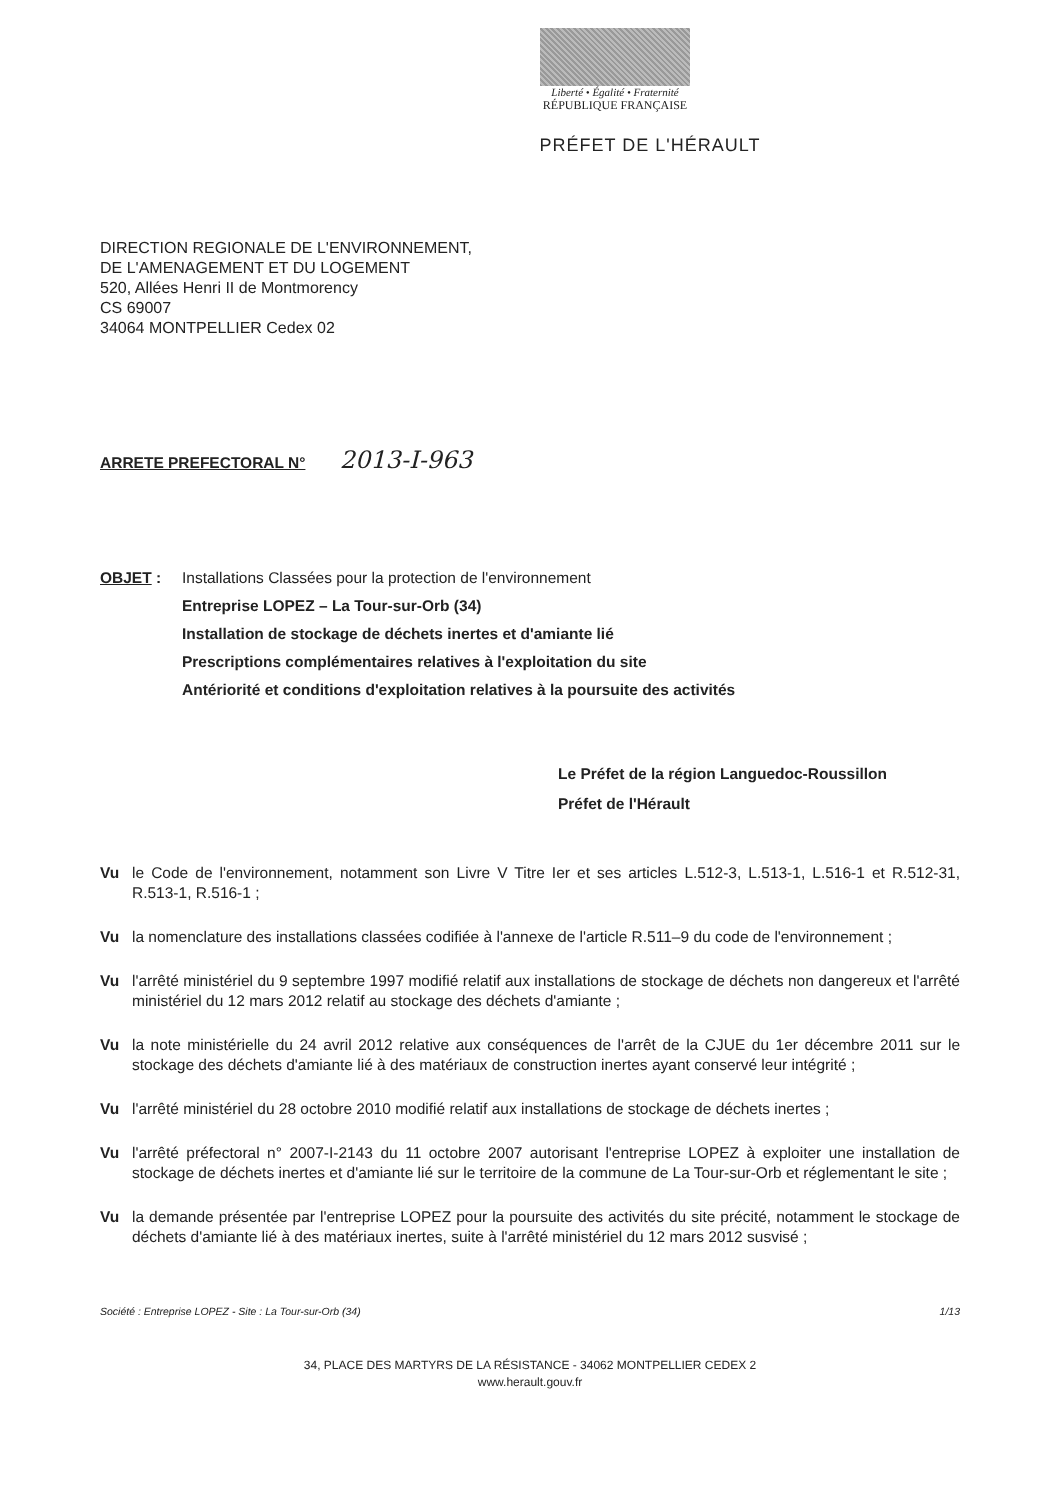Liberté • Égalité • Fraternité
RÉPUBLIQUE FRANÇAISE
PRÉFET DE L'HÉRAULT
DIRECTION REGIONALE DE L'ENVIRONNEMENT,
DE L'AMENAGEMENT ET DU LOGEMENT
520, Allées Henri II de Montmorency
CS 69007
34064 MONTPELLIER Cedex 02
ARRETE PREFECTORAL N° 2013-I-963
OBJET : Installations Classées pour la protection de l'environnement
Entreprise LOPEZ – La Tour-sur-Orb (34)
Installation de stockage de déchets inertes et d'amiante lié
Prescriptions complémentaires relatives à l'exploitation du site
Antériorité et conditions d'exploitation relatives à la poursuite des activités
Le Préfet de la région Languedoc-Roussillon
Préfet de l'Hérault
Vu le Code de l'environnement, notamment son Livre V Titre Ier et ses articles L.512-3, L.513-1, L.516-1 et R.512-31, R.513-1, R.516-1 ;
Vu la nomenclature des installations classées codifiée à l'annexe de l'article R.511–9 du code de l'environnement ;
Vu l'arrêté ministériel du 9 septembre 1997 modifié relatif aux installations de stockage de déchets non dangereux et l'arrêté ministériel du 12 mars 2012 relatif au stockage des déchets d'amiante ;
Vu la note ministérielle du 24 avril 2012 relative aux conséquences de l'arrêt de la CJUE du 1er décembre 2011 sur le stockage des déchets d'amiante lié à des matériaux de construction inertes ayant conservé leur intégrité ;
Vu l'arrêté ministériel du 28 octobre 2010 modifié relatif aux installations de stockage de déchets inertes ;
Vu l'arrêté préfectoral n° 2007-I-2143 du 11 octobre 2007 autorisant l'entreprise LOPEZ à exploiter une installation de stockage de déchets inertes et d'amiante lié sur le territoire de la commune de La Tour-sur-Orb et réglementant le site ;
Vu la demande présentée par l'entreprise LOPEZ pour la poursuite des activités du site précité, notamment le stockage de déchets d'amiante lié à des matériaux inertes, suite à l'arrêté ministériel du 12 mars 2012 susvisé ;
Société : Entreprise LOPEZ - Site : La Tour-sur-Orb (34) 1/13
34, PLACE DES MARTYRS DE LA RÉSISTANCE - 34062 MONTPELLIER CEDEX 2
www.herault.gouv.fr